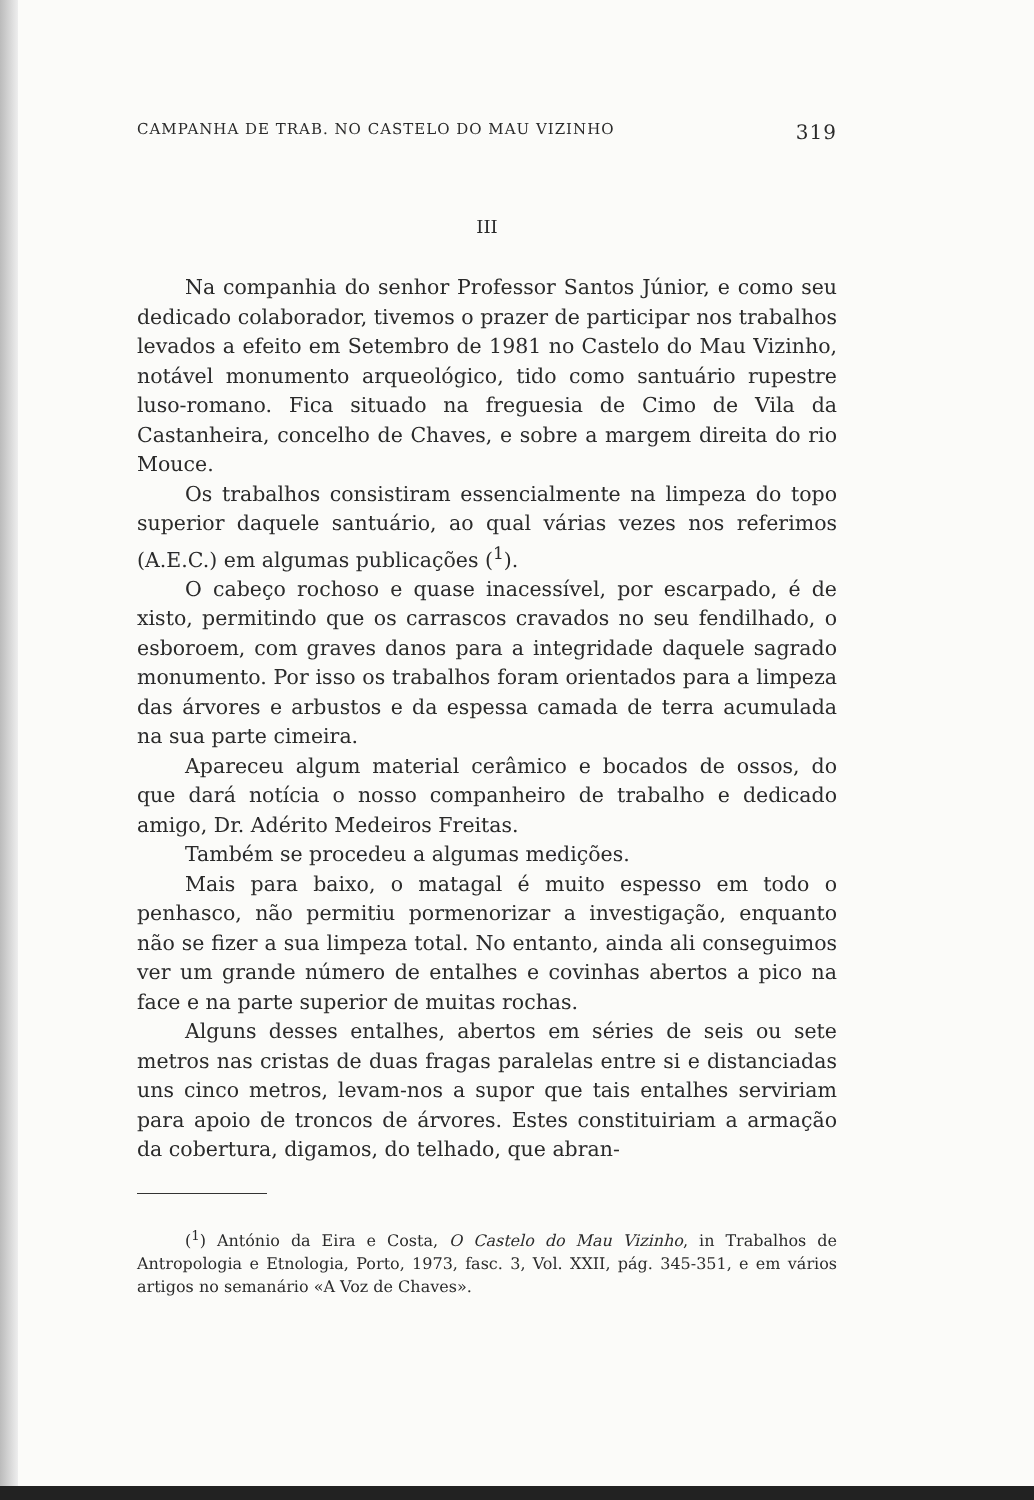CAMPANHA DE TRAB. NO CASTELO DO MAU VIZINHO 319
III
Na companhia do senhor Professor Santos Júnior, e como seu dedicado colaborador, tivemos o prazer de participar nos trabalhos levados a efeito em Setembro de 1981 no Castelo do Mau Vizinho, notável monumento arqueológico, tido como santuário rupestre luso-romano. Fica situado na freguesia de Cimo de Vila da Castanheira, concelho de Chaves, e sobre a margem direita do rio Mouce.
Os trabalhos consistiram essencialmente na limpeza do topo superior daquele santuário, ao qual várias vezes nos referimos (A.E.C.) em algumas publicações (<sup>1</sup>).
O cabeço rochoso e quase inacessível, por escarpado, é de xisto, permitindo que os carrascos cravados no seu fendilhado, o esboroem, com graves danos para a integridade daquele sagrado monumento. Por isso os trabalhos foram orientados para a limpeza das árvores e arbustos e da espessa camada de terra acumulada na sua parte cimeira.
Apareceu algum material cerâmico e bocados de ossos, do que dará notícia o nosso companheiro de trabalho e dedicado amigo, Dr. Adérito Medeiros Freitas.
Também se procedeu a algumas medições.
Mais para baixo, o matagal é muito espesso em todo o penhasco, não permitiu pormenorizar a investigação, enquanto não se fizer a sua limpeza total. No entanto, ainda ali conseguimos ver um grande número de entalhes e covinhas abertos a pico na face e na parte superior de muitas rochas.
Alguns desses entalhes, abertos em séries de seis ou sete metros nas cristas de duas fragas paralelas entre si e distanciadas uns cinco metros, levam-nos a supor que tais entalhes serviriam para apoio de troncos de árvores. Estes constituiriam a armação da cobertura, digamos, do telhado, que abran-
(<sup>1</sup>) António da Eira e Costa, O Castelo do Mau Vizinho, in Trabalhos de Antropologia e Etnologia, Porto, 1973, fasc. 3, Vol. XXII, pág. 345-351, e em vários artigos no semanário «A Voz de Chaves».